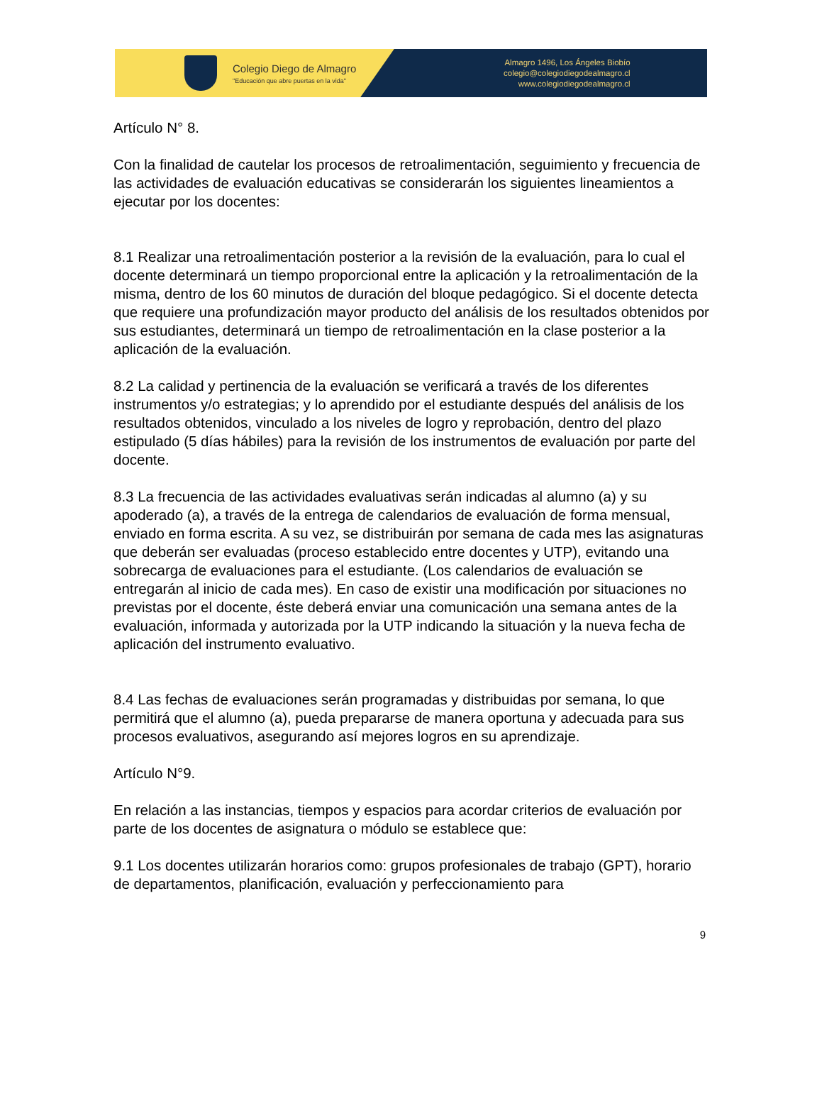Colegio Diego de Almagro
"Educación que abre puertas en la vida"
Almagro 1496, Los Ángeles Biobío
colegio@colegiodiegodealmagro.cl
www.colegiodiegodealmagro.cl
Artículo N° 8.
Con la finalidad de cautelar los procesos de retroalimentación, seguimiento y frecuencia de las actividades de evaluación educativas se considerarán los siguientes lineamientos a ejecutar por los docentes:
8.1 Realizar una retroalimentación posterior a la revisión de la evaluación, para lo cual el docente determinará un tiempo proporcional entre la aplicación y la retroalimentación de la misma, dentro de los 60 minutos de duración del bloque pedagógico. Si el docente detecta que requiere una profundización mayor producto del análisis de los resultados obtenidos por sus estudiantes, determinará un tiempo de retroalimentación en la clase posterior a la aplicación de la evaluación.
8.2 La calidad y pertinencia de la evaluación se verificará a través de los diferentes instrumentos y/o estrategias; y lo aprendido por el estudiante después del análisis de los resultados obtenidos, vinculado a los niveles de logro y reprobación, dentro del plazo estipulado (5 días hábiles) para la revisión de los instrumentos de evaluación por parte del docente.
8.3 La frecuencia de las actividades evaluativas serán indicadas al alumno (a) y su apoderado (a), a través de la entrega de calendarios de evaluación de forma mensual, enviado en forma escrita. A su vez, se distribuirán por semana de cada mes las asignaturas que deberán ser evaluadas (proceso establecido entre docentes y UTP), evitando una sobrecarga de evaluaciones para el estudiante. (Los calendarios de evaluación se entregarán al inicio de cada mes). En caso de existir una modificación por situaciones no previstas por el docente, éste deberá enviar una comunicación una semana antes de la evaluación, informada y autorizada por la UTP indicando la situación y la nueva fecha de aplicación del instrumento evaluativo.
8.4 Las fechas de evaluaciones serán programadas y distribuidas por semana, lo que permitirá que el alumno (a), pueda prepararse de manera oportuna y adecuada para sus procesos evaluativos, asegurando así mejores logros en su aprendizaje.
Artículo N°9.
En relación a las instancias, tiempos y espacios para acordar criterios de evaluación por parte de los docentes de asignatura o módulo se establece que:
9.1 Los docentes utilizarán horarios como: grupos profesionales de trabajo (GPT), horario de departamentos, planificación, evaluación y perfeccionamiento para
9